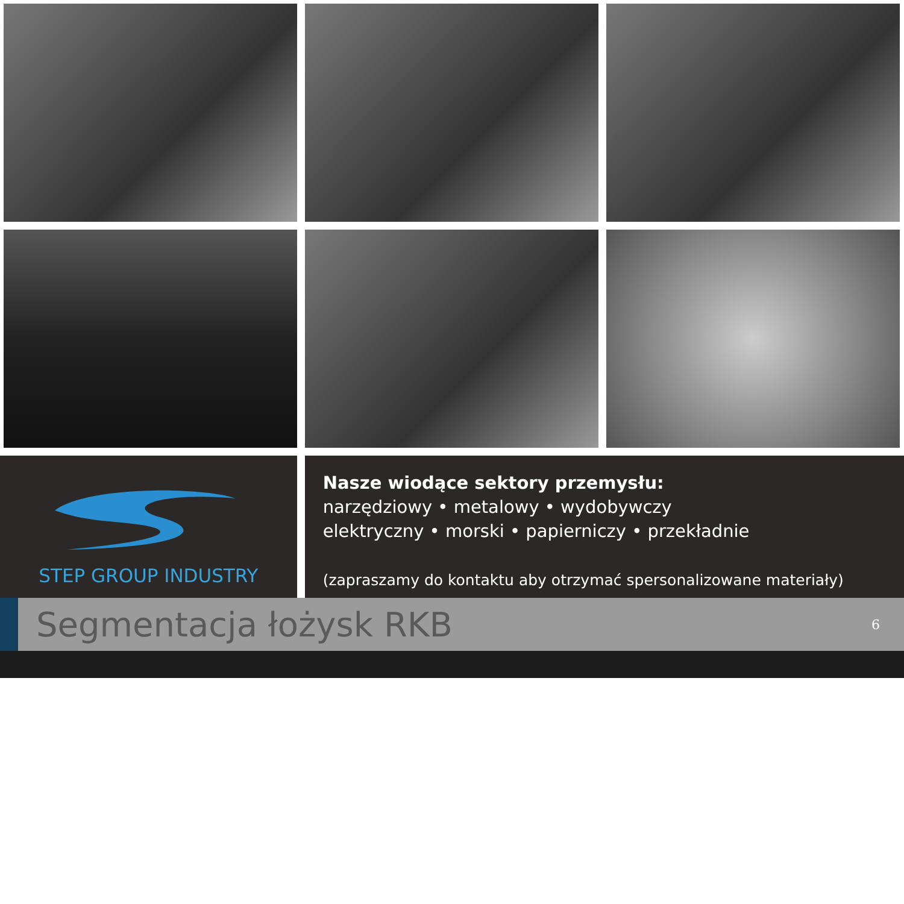STEP GROUP INDUSTRY
Nasze wiodące sektory przemysłu:
narzędziowy • metalowy • wydobywczy
elektryczny • morski • papierniczy • przekładnie
(zapraszamy do kontaktu aby otrzymać spersonalizowane materiały)
Segmentacja łożysk RKB
6